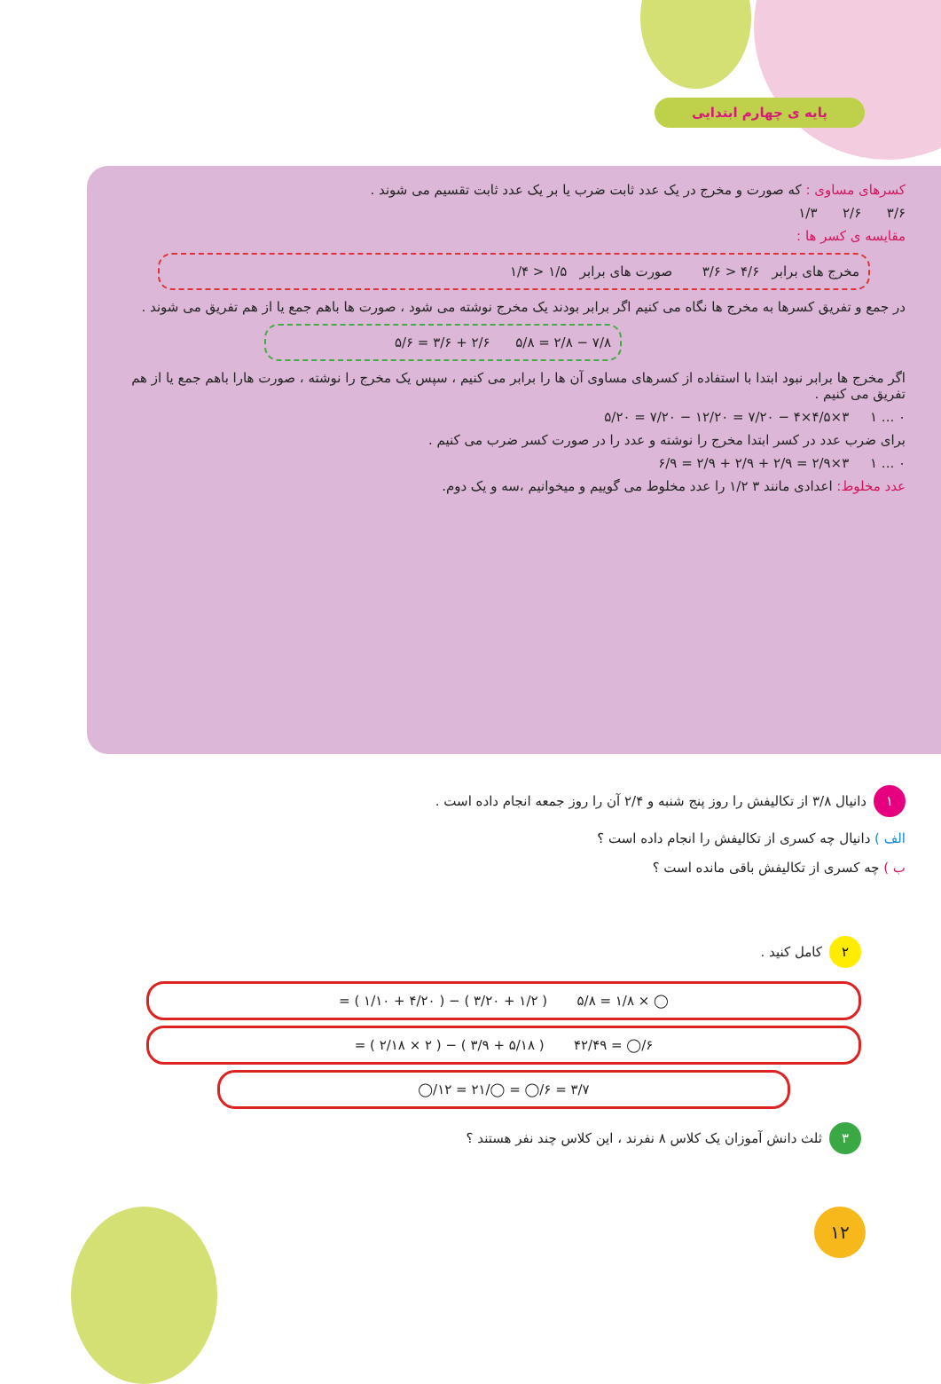پایه ی چهارم ابتدایی
کسرهای مساوی : که صورت و مخرج در یک عدد ثابت ضرب یا بر یک عدد ثابت تقسیم می شوند .
۳/۶ ۲/۶ ۱/۳
مقایسه ی کسر ها :
مخرج های برابر ۴/۶ < ۳/۶ صورت های برابر ۱/۵ < ۱/۴
در جمع و تفریق کسرها به مخرج ها نگاه می کنیم اگر برابر بودند یک مخرج نوشته می شود ، صورت ها باهم جمع یا از هم تفریق می شوند .
۷/۸ − ۲/۸ = ۵/۸ ۲/۶ + ۳/۶ = ۵/۶
اگر مخرج ها برابر نبود ابتدا با استفاده از کسرهای مساوی آن ها را برابر می کنیم ، سپس یک مخرج را نوشته ، صورت هارا باهم جمع یا از هم تفریق می کنیم .
۰ ... ۱ ۳×۴/۵×۴ − ۷/۲۰ = ۱۲/۲۰ − ۷/۲۰ = ۵/۲۰
برای ضرب عدد در کسر ابتدا مخرج را نوشته و عدد را در صورت کسر ضرب می کنیم .
۰ ... ۱ ۳×۲/۹ = ۲/۹ + ۲/۹ + ۲/۹ = ۶/۹
عدد مخلوط: اعدادی مانند ۳ ۱/۲ را عدد مخلوط می گوییم و میخوانیم ،سه و یک دوم.
۱ دانیال ۳/۸ از تکالیفش را روز پنج شنبه و ۲/۴ آن را روز جمعه انجام داده است .
الف ) دانیال چه کسری از تکالیفش را انجام داده است ؟
ب ) چه کسری از تکالیفش باقی مانده است ؟
۲ کامل کنید .
◯ × ۱/۸ = ۵/۸ ( ۱/۲ + ۳/۲۰ ) − ( ۴/۲۰ + ۱/۱۰ ) =
۶/◯ = ۴۲/۴۹ ( ۵/۱۸ + ۳/۹ ) − ( ۲ × ۲/۱۸ ) =
۳/۷ = ۶/◯ = ◯/۲۱ = ۱۲/◯
۳ ثلث دانش آموزان یک کلاس ۸ نفرند ، این کلاس چند نفر هستند ؟
۱۲